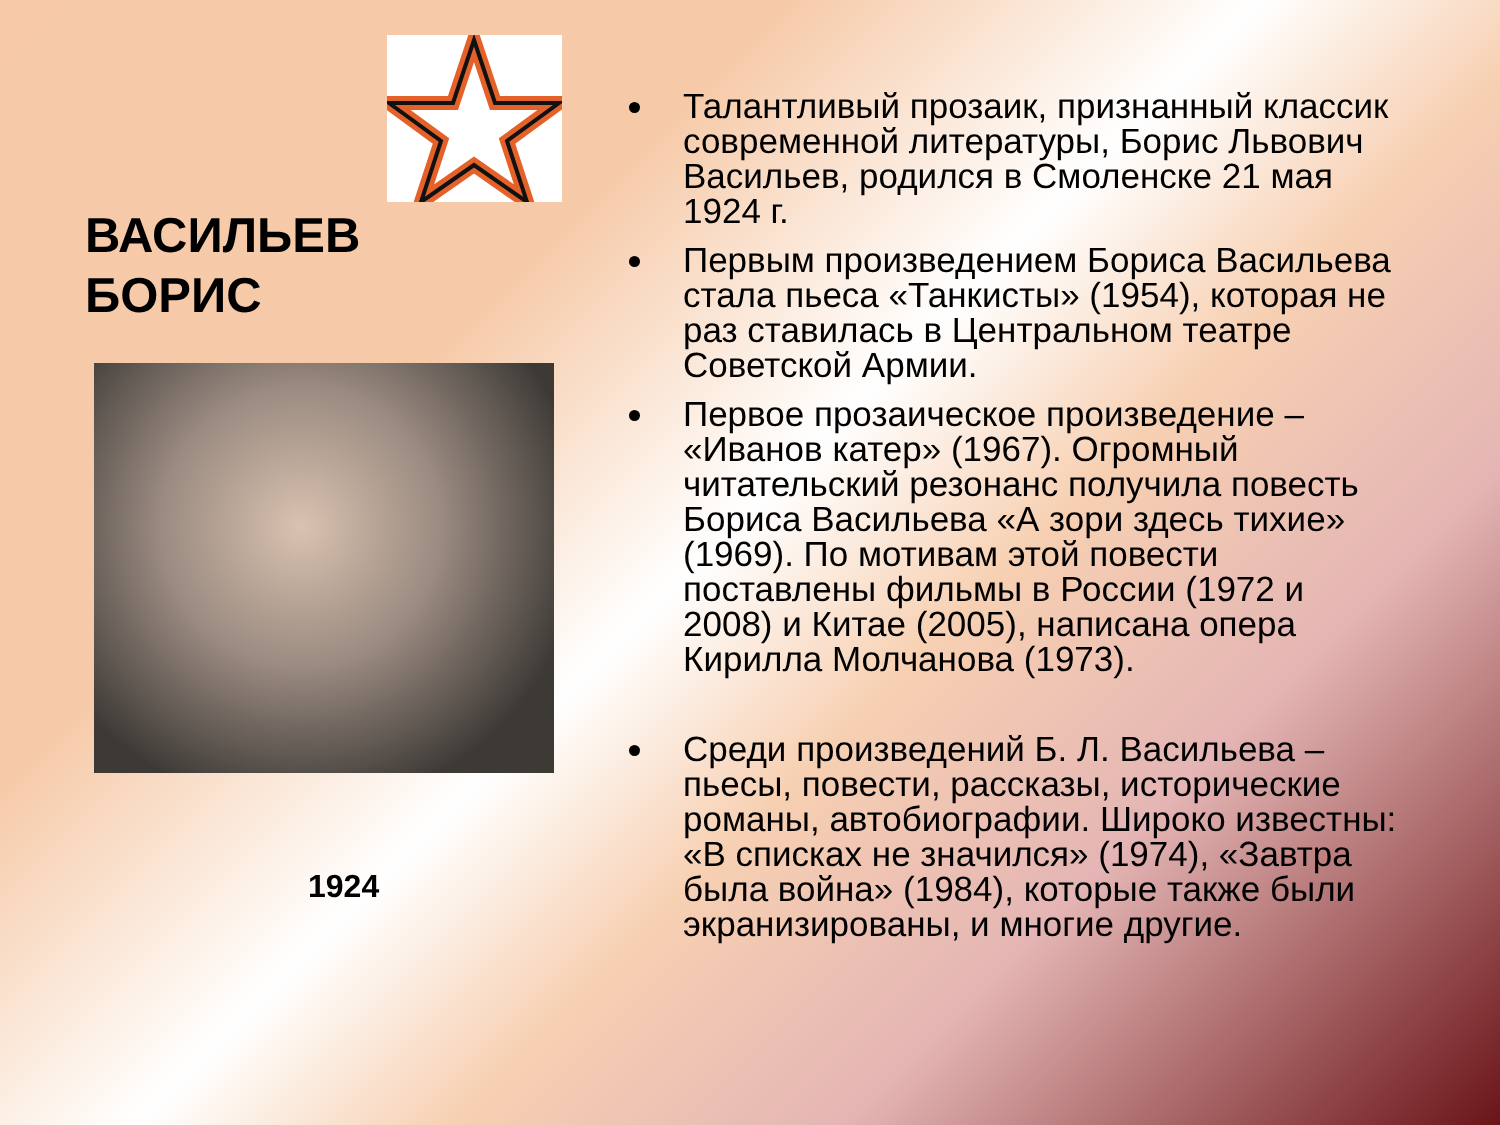ВАСИЛЬЕВ
БОРИС
1924
Талантливый прозаик, признанный классик современной литературы, Борис Львович Васильев, родился в Смоленске 21 мая 1924 г.
Первым произведением Бориса Васильева стала пьеса «Танкисты» (1954), которая не раз ставилась в Центральном театре Советской Армии.
Первое прозаическое произведение – «Иванов катер» (1967). Огромный читательский резонанс получила повесть Бориса Васильева «А зори здесь тихие» (1969). По мотивам этой повести поставлены фильмы в России (1972 и 2008) и Китае (2005), написана опера Кирилла Молчанова (1973).
Среди произведений Б. Л. Васильева – пьесы, повести, рассказы, исторические романы, автобиографии. Широко известны: «В списках не значился» (1974), «Завтра была война» (1984), которые также были экранизированы, и многие другие.